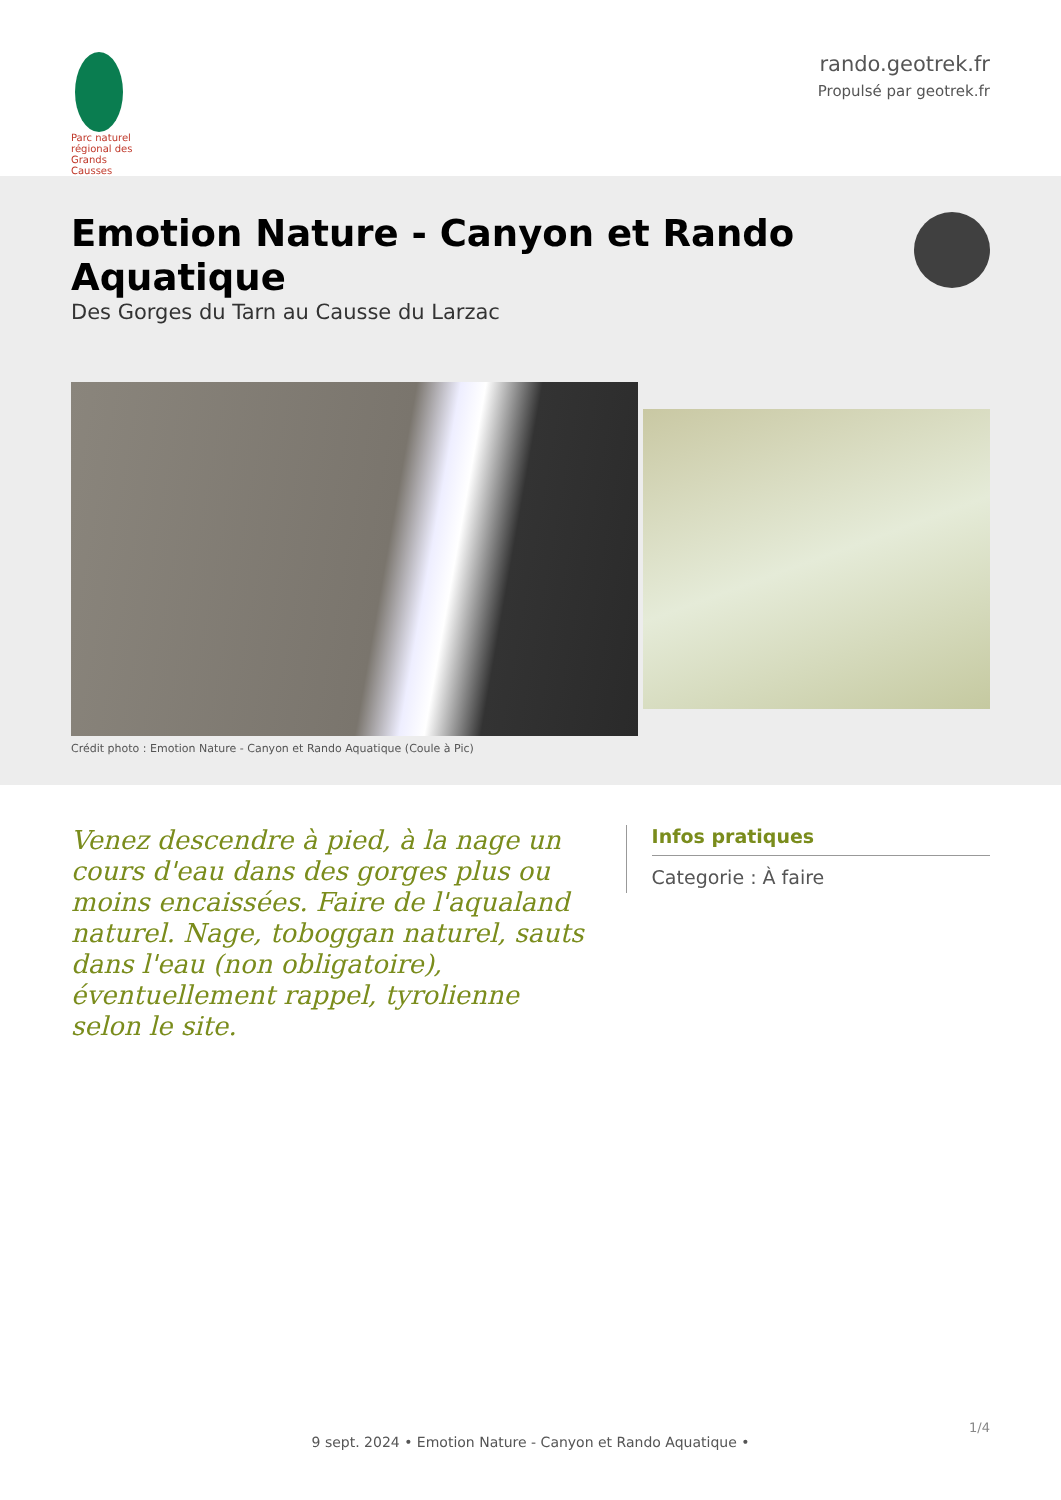Parc naturel régional des Grands Causses
rando.geotrek.fr
Propulsé par geotrek.fr
Emotion Nature - Canyon et Rando Aquatique
Des Gorges du Tarn au Causse du Larzac
Crédit photo : Emotion Nature - Canyon et Rando Aquatique (Coule à Pic)
Venez descendre à pied, à la nage un cours d'eau dans des gorges plus ou moins encaissées. Faire de l'aqualand naturel. Nage, toboggan naturel, sauts dans l'eau (non obligatoire), éventuellement rappel, tyrolienne selon le site.
Infos pratiques
Categorie : À faire
1/4
9 sept. 2024 • Emotion Nature - Canyon et Rando Aquatique •